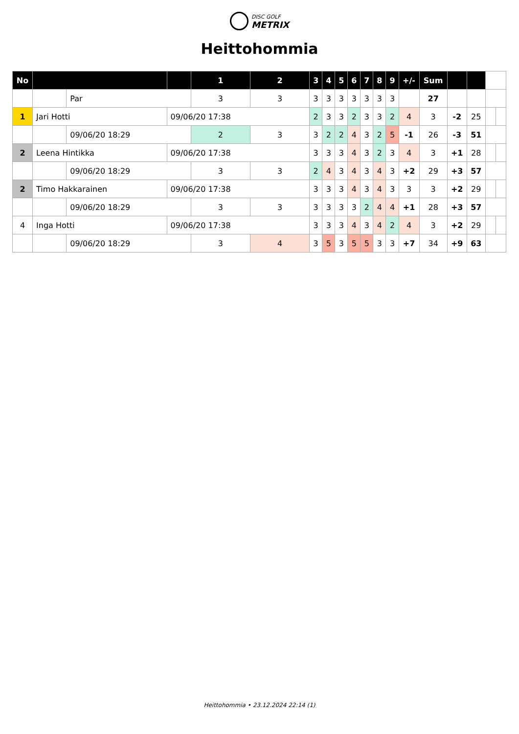DISC GOLF
METRIX
Heittohommia
| No | | | | 1 | 2 | 3 | 4 | 5 | 6 | 7 | 8 | 9 | +/- | Sum | | | | |
| --- | --- | --- | --- | --- | --- | --- | --- | --- | --- | --- | --- | --- | --- | --- | --- | --- | --- | --- |
| | | Par | | 3 | 3 | 3 | 3 | 3 | 3 | 3 | 3 | 3 | | 27 | | | | |
| 1 | Jari Hotti | | 09/06/20 17:38 | | | 2 | 3 | 3 | 2 | 3 | 3 | 2 | 4 | 3 | -2 | 25 | | |
| | | 09/06/20 18:29 | | 2 | 3 | 3 | 2 | 2 | 4 | 3 | 2 | 5 | -1 | 26 | -3 | 51 | | |
| 2 | Leena Hintikka | | 09/06/20 17:38 | | | 3 | 3 | 3 | 4 | 3 | 2 | 3 | 4 | 3 | +1 | 28 | | |
| | | 09/06/20 18:29 | | 3 | 3 | 2 | 4 | 3 | 4 | 3 | 4 | 3 | +2 | 29 | +3 | 57 | | |
| 2 | Timo Hakkarainen | | 09/06/20 17:38 | | | 3 | 3 | 3 | 4 | 3 | 4 | 3 | 3 | 3 | +2 | 29 | | |
| | | 09/06/20 18:29 | | 3 | 3 | 3 | 3 | 3 | 3 | 2 | 4 | 4 | +1 | 28 | +3 | 57 | | |
| 4 | Inga Hotti | | 09/06/20 17:38 | | | 3 | 3 | 3 | 4 | 3 | 4 | 2 | 4 | 3 | +2 | 29 | | |
| | | 09/06/20 18:29 | | 3 | 4 | 3 | 5 | 3 | 5 | 5 | 3 | 3 | +7 | 34 | +9 | 63 | | |
Heittohommia • 23.12.2024 22:14 (1)